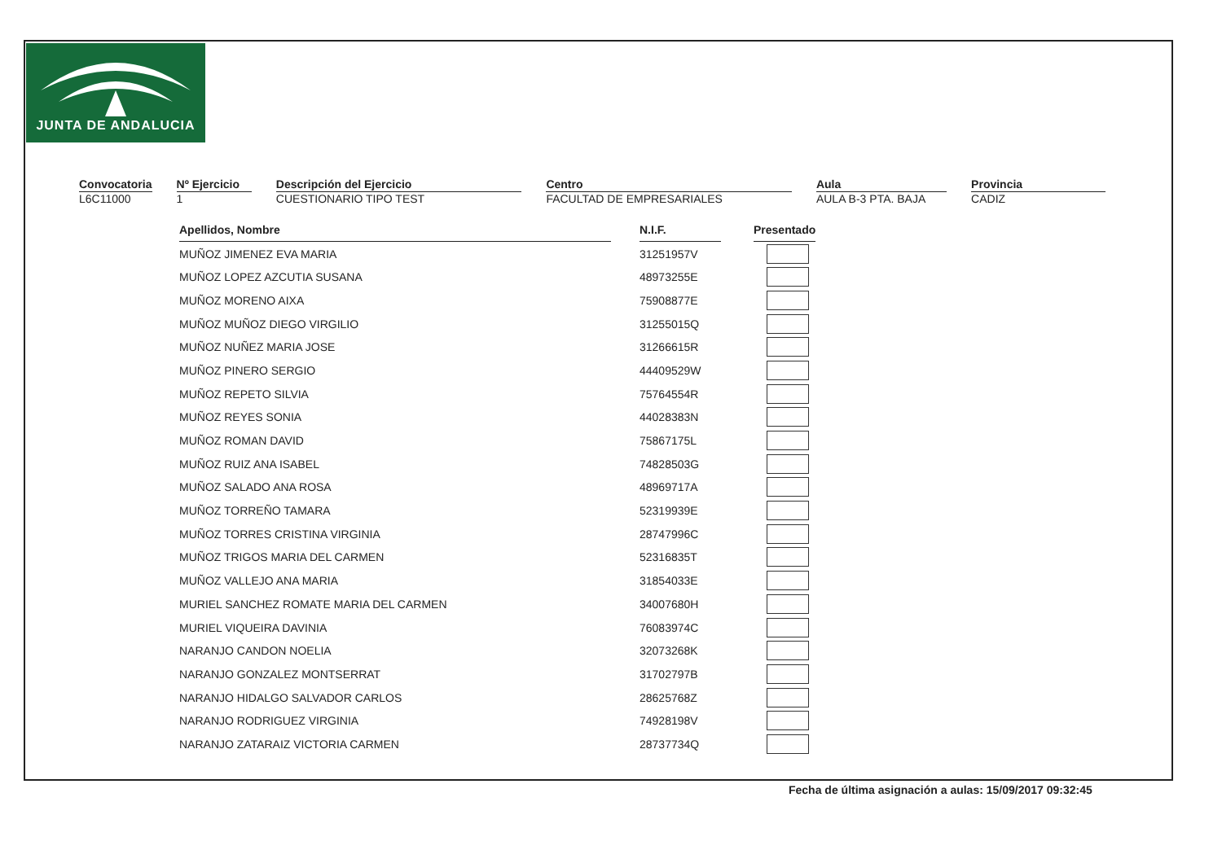JUNTA DE ANDALUCIA
Convocatoria
L6C11000
Nº Ejercicio
1
Descripción del Ejercicio
CUESTIONARIO TIPO TEST
Centro
FACULTAD DE EMPRESARIALES
Aula
AULA B-3 PTA. BAJA
Provincia
CADIZ
| Apellidos, Nombre | | N.I.F. | | Presentado |
| MUÑOZ JIMENEZ EVA MARIA | | 31251957V | | |
| MUÑOZ LOPEZ AZCUTIA SUSANA | | 48973255E | | |
| MUÑOZ MORENO AIXA | | 75908877E | | |
| MUÑOZ MUÑOZ DIEGO VIRGILIO | | 31255015Q | | |
| MUÑOZ NUÑEZ MARIA JOSE | | 31266615R | | |
| MUÑOZ PINERO SERGIO | | 44409529W | | |
| MUÑOZ REPETO SILVIA | | 75764554R | | |
| MUÑOZ REYES SONIA | | 44028383N | | |
| MUÑOZ ROMAN DAVID | | 75867175L | | |
| MUÑOZ RUIZ ANA ISABEL | | 74828503G | | |
| MUÑOZ SALADO ANA ROSA | | 48969717A | | |
| MUÑOZ TORREÑO TAMARA | | 52319939E | | |
| MUÑOZ TORRES CRISTINA VIRGINIA | | 28747996C | | |
| MUÑOZ TRIGOS MARIA DEL CARMEN | | 52316835T | | |
| MUÑOZ VALLEJO ANA MARIA | | 31854033E | | |
| MURIEL SANCHEZ ROMATE MARIA DEL CARMEN | | 34007680H | | |
| MURIEL VIQUEIRA DAVINIA | | 76083974C | | |
| NARANJO CANDON NOELIA | | 32073268K | | |
| NARANJO GONZALEZ MONTSERRAT | | 31702797B | | |
| NARANJO HIDALGO SALVADOR CARLOS | | 28625768Z | | |
| NARANJO RODRIGUEZ VIRGINIA | | 74928198V | | |
| NARANJO ZATARAIZ VICTORIA CARMEN | | 28737734Q | | |
Fecha de última asignación a aulas: 15/09/2017 09:32:45